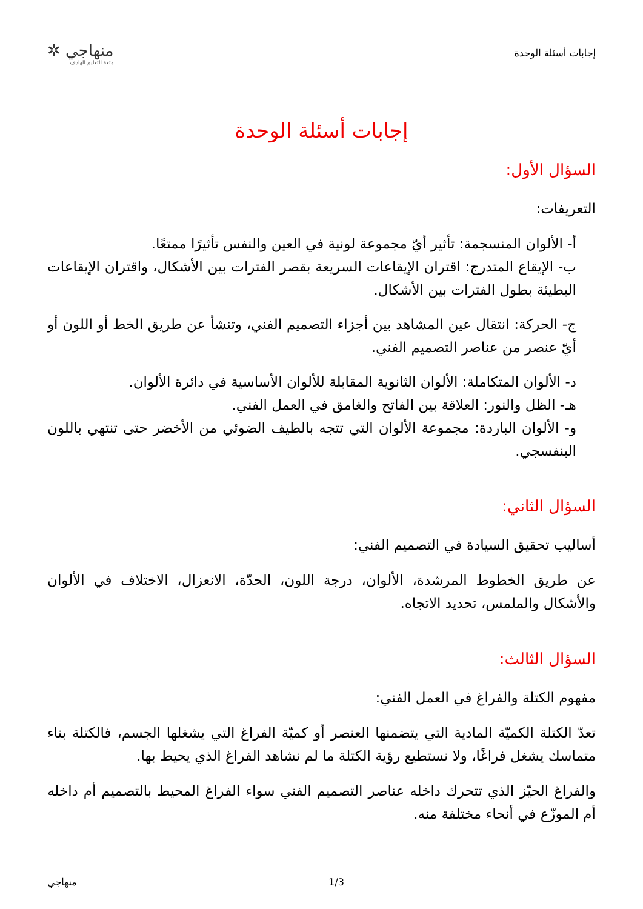إجابات أسئلة الوحدة
منهاجي ✲
متعة التعليم الهادف
إجابات أسئلة الوحدة
السؤال الأول:
التعريفات:
أ- الألوان المنسجمة: تأثير أيّ مجموعة لونية في العين والنفس تأثيرًا ممتعًا.
ب- الإيقاع المتدرج: اقتران الإيقاعات السريعة بقصر الفترات بين الأشكال، واقتران الإيقاعات البطيئة بطول الفترات بين الأشكال.
ج- الحركة: انتقال عين المشاهد بين أجزاء التصميم الفني، وتنشأ عن طريق الخط أو اللون أو أيّ عنصر من عناصر التصميم الفني.
د- الألوان المتكاملة: الألوان الثانوية المقابلة للألوان الأساسية في دائرة الألوان.
هـ- الظل والنور: العلاقة بين الفاتح والغامق في العمل الفني.
و- الألوان الباردة: مجموعة الألوان التي تتجه بالطيف الضوئي من الأخضر حتى تنتهي باللون البنفسجي.
السؤال الثاني:
أساليب تحقيق السيادة في التصميم الفني:
عن طريق الخطوط المرشدة، الألوان، درجة اللون، الحدّة، الانعزال، الاختلاف في الألوان والأشكال والملمس، تحديد الاتجاه.
السؤال الثالث:
مفهوم الكتلة والفراغ في العمل الفني:
تعدّ الكتلة الكميّة المادية التي يتضمنها العنصر أو كميّة الفراغ التي يشغلها الجسم، فالكتلة بناء متماسك يشغل فراغًا، ولا نستطيع رؤية الكتلة ما لم نشاهد الفراغ الذي يحيط بها.
والفراغ الحيّز الذي تتحرك داخله عناصر التصميم الفني سواء الفراغ المحيط بالتصميم أم داخله أم الموزّع في أنحاء مختلفة منه.
1/3 منهاجي